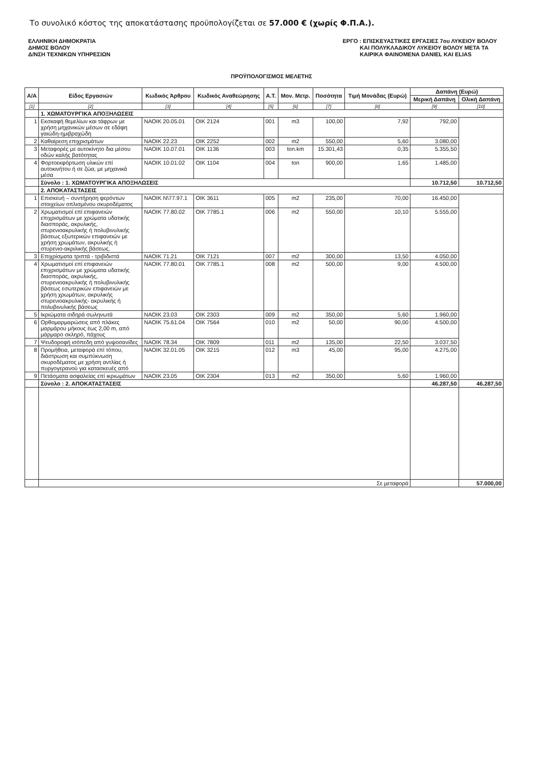Το συνολικό κόστος της αποκατάστασης προϋπολογίζεται σε 57.000 € (χωρίς Φ.Π.Α.).
ΕΛΛΗΝΙΚΗ ΔΗΜΟΚΡΑΤΙΑ
ΔΗΜΟΣ ΒΟΛΟΥ
Δ/ΝΣΗ ΤΕΧΝΙΚΩΝ ΥΠΗΡΕΣΙΩΝ
ΕΡΓΟ : ΕΠΙΣΚΕΥΑΣΤΙΚΕΣ ΕΡΓΑΣΙΕΣ 7ου ΛΥΚΕΙΟΥ ΒΟΛΟΥ
ΚΑΙ ΠΟΛΥΚΛΑΔΙΚΟΥ ΛΥΚΕΙΟΥ ΒΟΛΟΥ ΜΕΤΑ ΤΑ
ΚΑΙΡΙΚΑ ΦΑΙΝΟΜΕΝΑ DANIEL ΚΑΙ ELIAS
ΠΡΟΫΠΟΛΟΓΙΣΜΟΣ ΜΕΛΕΤΗΣ
| Α/Α | Είδος Εργασιών | Κωδικός Άρθρου | Κωδικός Αναθεώρησης | Α.Τ. | Μον. Μετρ. | Ποσότητα | Τιμή Μονάδας (Ευρώ) | Δαπάνη (Ευρώ) | |
| --- | --- | --- | --- | --- | --- | --- | --- | --- | --- |
| | | | | | | | | Μερική Δαπάνη | Ολική Δαπάνη |
| [1] | [2] | [3] | [4] | [5] | [6] | [7] | [8] | [9] | [10] |
| | 1. ΧΩΜΑΤΟΥΡΓΙΚΑ ΑΠΟΞΗΛΩΣΕΙΣ | | | | | | | | |
| 1 | Εκσκαφή θεμελίων και τάφρων με χρήση μηχανικών μέσων σε εδάφη γαιώδη-ημιβραχώδη | ΝΑΟΙΚ 20.05.01 | ΟΙΚ 2124 | 001 | m3 | 100,00 | 7,92 | 792,00 | |
| 2 | Καθαίρεση επιχρισμάτων | ΝΑΟΙΚ 22.23 | ΟΙΚ 2252 | 002 | m2 | 550,00 | 5,60 | 3.080,00 | |
| 3 | Μεταφορές με αυτοκίνητο δια μέσου οδών καλής βατότητας | ΝΑΟΙΚ 10.07.01 | ΟΙΚ 1136 | 003 | ton.km | 15.301,43 | 0,35 | 5.355,50 | |
| 4 | Φορτοεκφόρτωση υλικών επί αυτοκινήτου ή σε ζώα, με μηχανικά μέσα | ΝΑΟΙΚ 10.01.02 | ΟΙΚ 1104 | 004 | ton | 900,00 | 1,65 | 1.485,00 | |
| | Σύνολο : 1. ΧΩΜΑΤΟΥΡΓΙΚΑ ΑΠΟΞΗΛΩΣΕΙΣ | | | | | | | 10.712,50 | 10.712,50 |
| | 2. ΑΠΟΚΑΤΑΣΤΑΣΕΙΣ | | | | | | | | |
| 1 | Επισκευή – συντήρηση φερόντων στοιχείων οπλισμένου σκυροδέματος | ΝΑΟΙΚ Ν\77.97.1 | ΟΙΚ 3611 | 005 | m2 | 235,00 | 70,00 | 16.450,00 | |
| 2 | Χρωματισμοί επί επιφανειών επιχρισμάτων με χρώματα υδατικής διασποράς, ακρυλικής, στυρενιοακρυλικής ή πολυβινυλικής βάσεως εξωτερικών επιφανειών με χρήση χρωμάτων, ακρυλικής ή στυρενιο-ακριλικής βάσεως. | ΝΑΟΙΚ 77.80.02 | ΟΙΚ 7785.1 | 006 | m2 | 550,00 | 10,10 | 5.555,00 | |
| 3 | Επιχρίσματα τριπτά - τριβιδιστά | ΝΑΟΙΚ 71.21 | ΟΙΚ 7121 | 007 | m2 | 300,00 | 13,50 | 4.050,00 | |
| 4 | Χρωματισμοί επί επιφανειών επιχρισμάτων με χρώματα υδατικής διασποράς, ακρυλικής, στυρενιοακρυλικής ή πολυβινυλικής βάσεως εσωτερικών επιφανειών με χρήση χρωμάτων, ακρυλικής στυρενιοακρυλικής- ακρυλικής ή πολυβινυλικής βάσεως | ΝΑΟΙΚ 77.80.01 | ΟΙΚ 7785.1 | 008 | m2 | 500,00 | 9,00 | 4.500,00 | |
| 5 | Ικριώματα σιδηρά σωληνωτά | ΝΑΟΙΚ 23.03 | ΟΙΚ 2303 | 009 | m2 | 350,00 | 5,60 | 1.960,00 | |
| 6 | Ορθομαρμαρώσεις από πλάκες μαρμάρου μήκους έως 2,00 m, από μάρμαρο σκληρό, πάχους | ΝΑΟΙΚ 75.61.04 | ΟΙΚ 7564 | 010 | m2 | 50,00 | 90,00 | 4.500,00 | |
| 7 | Ψευδοροφή ισόπεδη από γυψοσανίδες | ΝΑΟΙΚ 78.34 | ΟΙΚ 7809 | 011 | m2 | 135,00 | 22,50 | 3.037,50 | |
| 8 | Προμήθεια, μεταφορά επί τόπου, διάστρωση και συμπύκνωση σκυροδέματος με χρήση αντλίας ή πυργογερανού για κατασκευές από | ΝΑΟΙΚ 32.01.05 | ΟΙΚ 3215 | 012 | m3 | 45,00 | 95,00 | 4.275,00 | |
| 9 | Πετάσματα ασφαλείας επί ικριωμάτων | ΝΑΟΙΚ 23.05 | ΟΙΚ 2304 | 013 | m2 | 350,00 | 5,60 | 1.960,00 | |
| | Σύνολο : 2. ΑΠΟΚΑΤΑΣΤΑΣΕΙΣ | | | | | | | 46.287,50 | 46.287,50 |
| | Σε μεταφορά | | | | | | | | 57.000,00 |